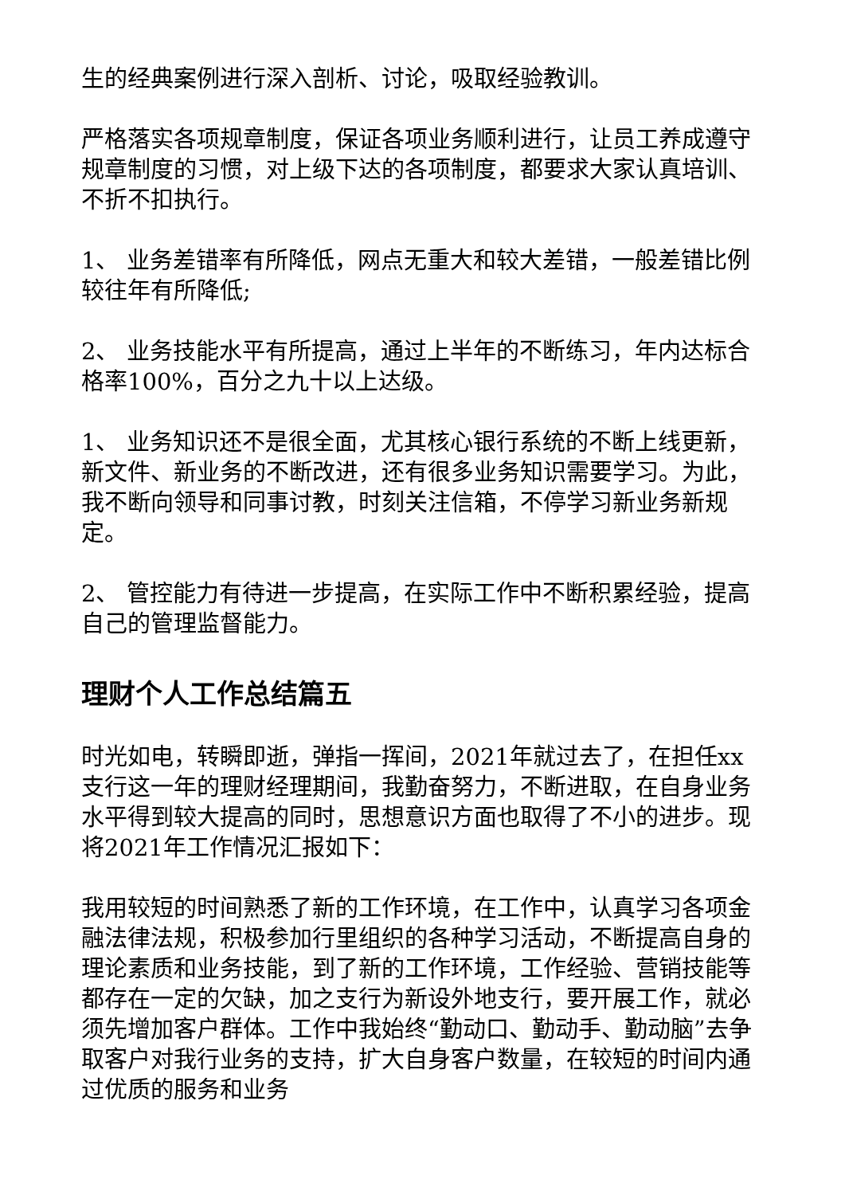生的经典案例进行深入剖析、讨论，吸取经验教训。
严格落实各项规章制度，保证各项业务顺利进行，让员工养成遵守规章制度的习惯，对上级下达的各项制度，都要求大家认真培训、不折不扣执行。
1、 业务差错率有所降低，网点无重大和较大差错，一般差错比例较往年有所降低;
2、 业务技能水平有所提高，通过上半年的不断练习，年内达标合格率100%，百分之九十以上达级。
1、 业务知识还不是很全面，尤其核心银行系统的不断上线更新，新文件、新业务的不断改进，还有很多业务知识需要学习。为此，我不断向领导和同事讨教，时刻关注信箱，不停学习新业务新规定。
2、 管控能力有待进一步提高，在实际工作中不断积累经验，提高自己的管理监督能力。
理财个人工作总结篇五
时光如电，转瞬即逝，弹指一挥间，2021年就过去了，在担任xx支行这一年的理财经理期间，我勤奋努力，不断进取，在自身业务水平得到较大提高的同时，思想意识方面也取得了不小的进步。现将2021年工作情况汇报如下：
我用较短的时间熟悉了新的工作环境，在工作中，认真学习各项金融法律法规，积极参加行里组织的各种学习活动，不断提高自身的理论素质和业务技能，到了新的工作环境，工作经验、营销技能等都存在一定的欠缺，加之支行为新设外地支行，要开展工作，就必须先增加客户群体。工作中我始终“勤动口、勤动手、勤动脑”去争取客户对我行业务的支持，扩大自身客户数量，在较短的时间内通过优质的服务和业务